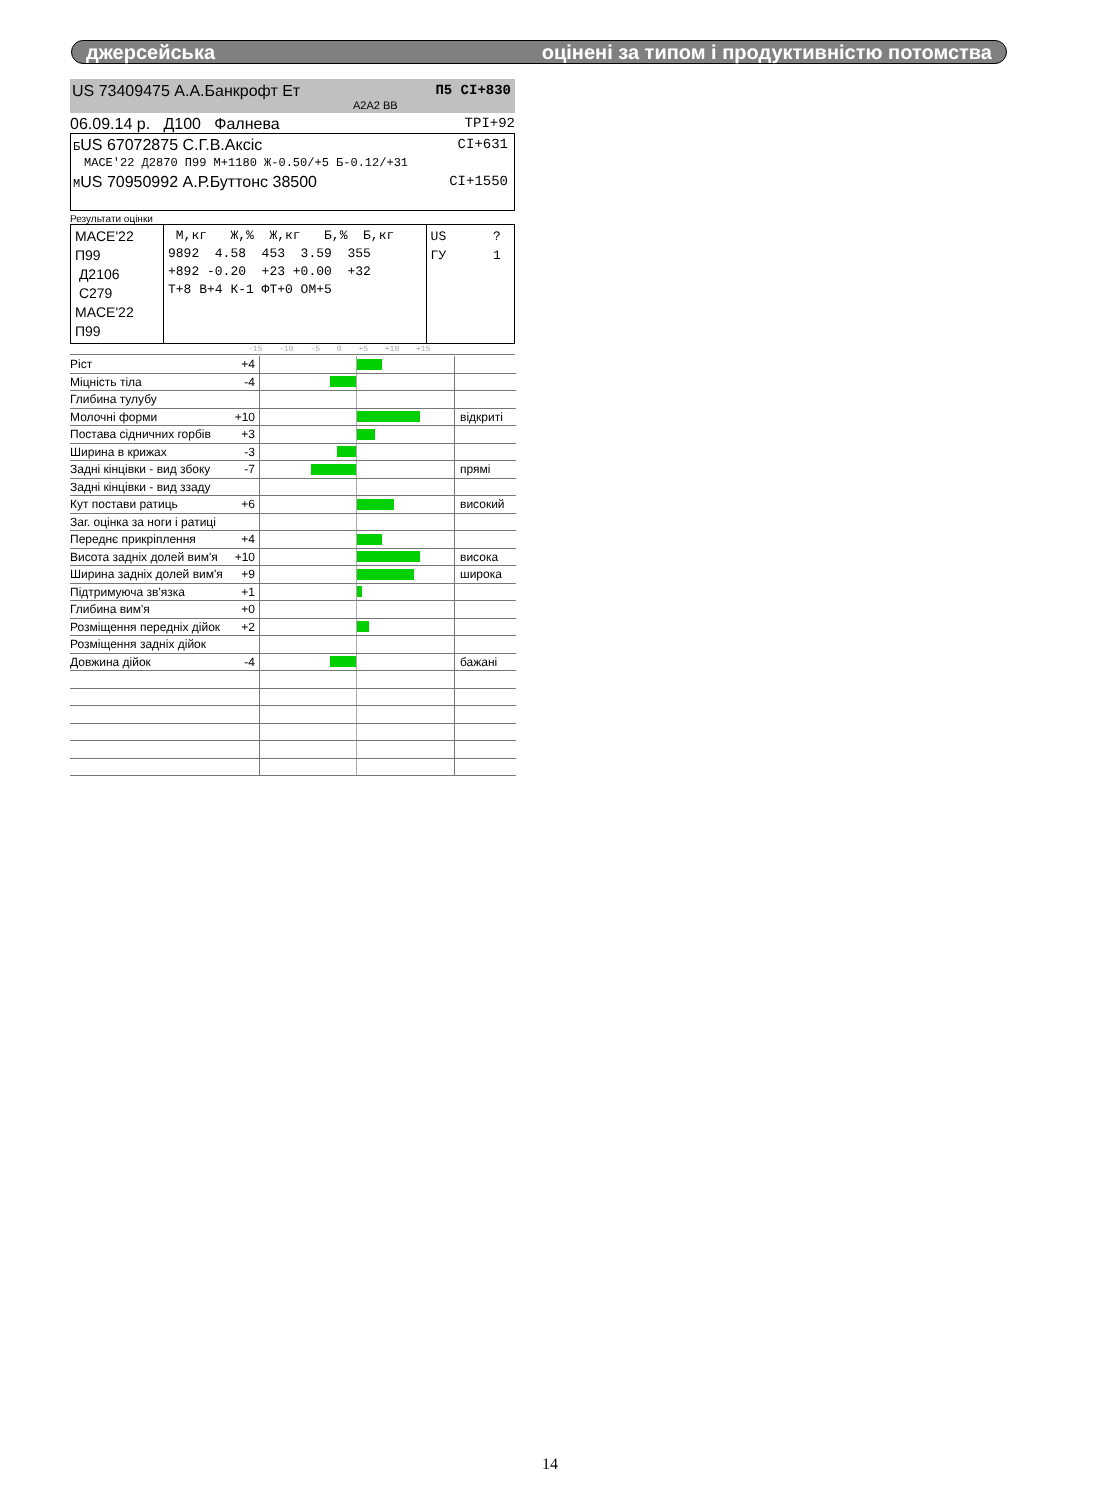джерсейська оцінені за типом і продуктивністю потомства
US 73409475 А.А.Банкрофт Ет П5 CI+830
A2A2 BB
06.09.14 р. Д100 Фалнева TPI+92
БUS 67072875 С.Г.В.Аксіс CI+631
MACE'22 Д2870 П99 М+1180 Ж-0.50/+5 Б-0.12/+31
МUS 70950992 А.Р.Буттонс 38500 CI+1550
Результати оцінки
| MACE'22 П99 Д2106 С279 MACE'22 П99 | М,кг Ж,% Ж,кг Б,% Б,кг 9892 4.58 453 3.59 355 +892 -0.20 +23 +0.00 +32 Т+8 В+4 К-1 ФТ+0 ОМ+5 | US ? ГУ 1 |
-15 -10 -5 0 +5 +10 +15
| Ріст +4 | | |
| Міцність тіла -4 | | |
| Глибина тулубу | | |
| Молочні форми +10 | | відкриті |
| Постава сідничних горбів +3 | | |
| Ширина в крижах -3 | | |
| Задні кінцівки - вид збоку -7 | | прямі |
| Задні кінцівки - вид ззаду | | |
| Кут постави ратиць +6 | | високий |
| Заг. оцінка за ноги і ратиці | | |
| Переднє прикріплення +4 | | |
| Висота задніх долей вим'я +10 | | висока |
| Ширина задніх долей вим'я +9 | | широка |
| Підтримуюча зв'язка +1 | | |
| Глибина вим'я +0 | | |
| Розміщення передніх дійок +2 | | |
| Розміщення задніх дійок | | |
| Довжина дійок -4 | | бажані |
14